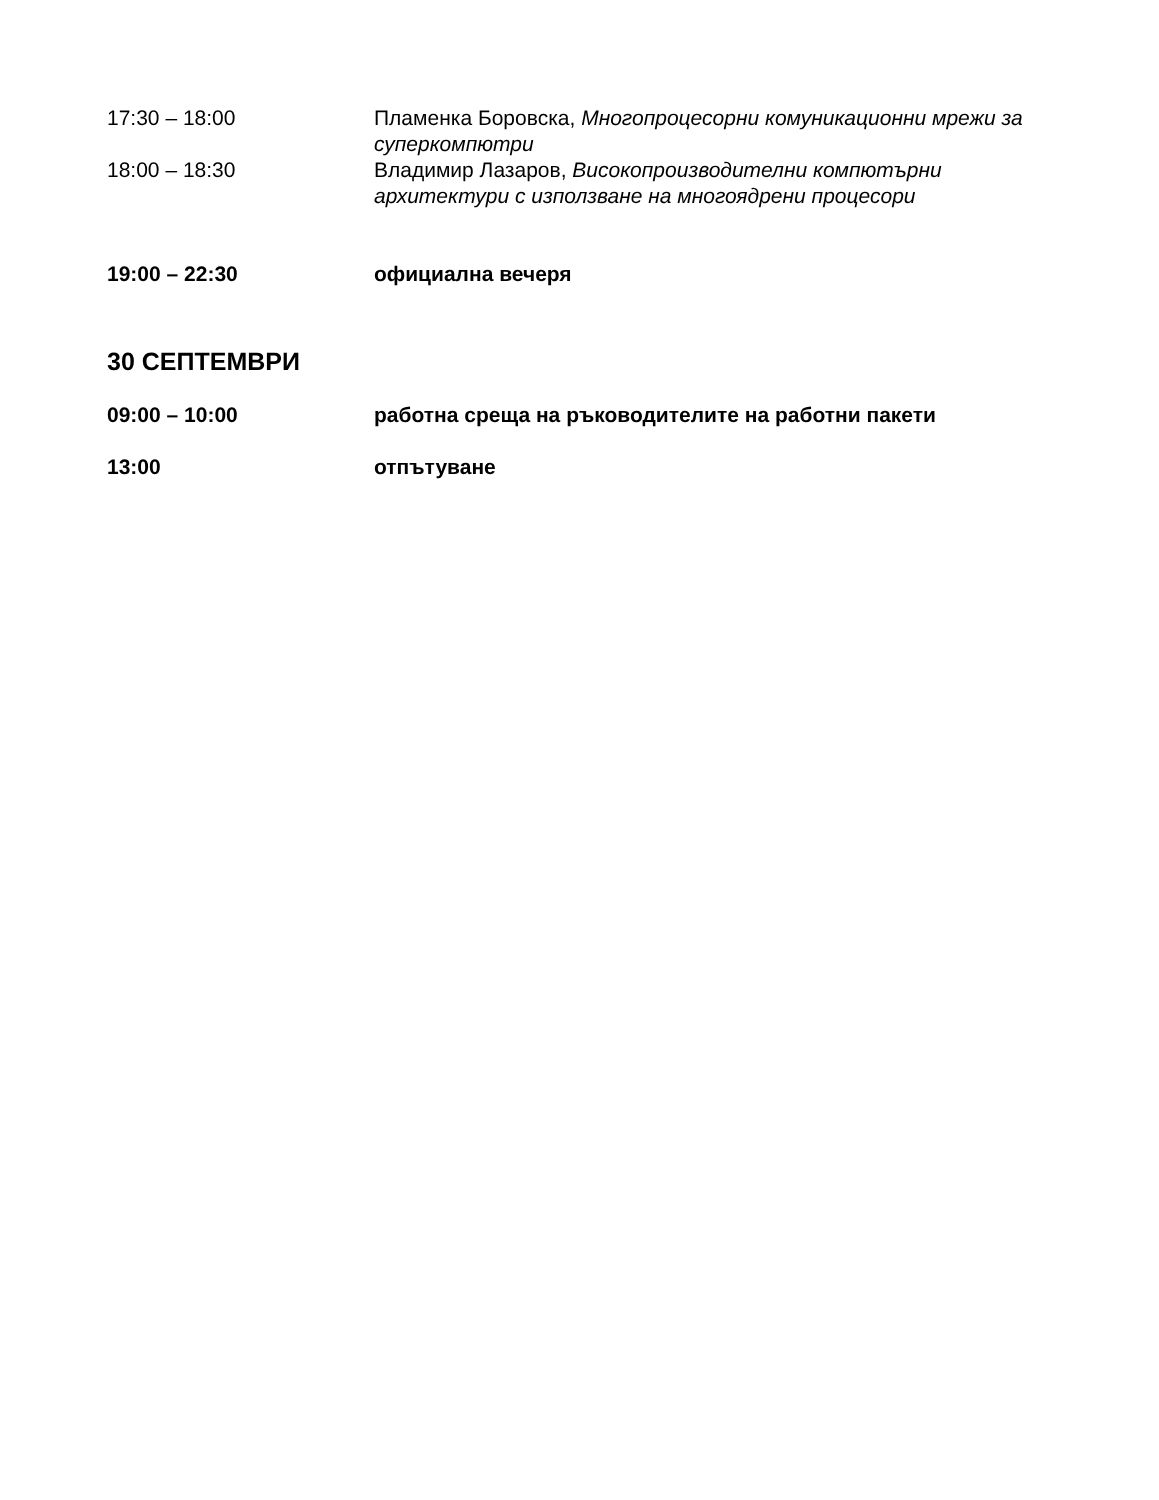17:30 – 18:00 Пламенка Боровска, Многопроцесорни комуникационни мрежи за суперкомпютри
18:00 – 18:30 Владимир Лазаров, Високопроизводителни компютърни архитектури с използване на многоядрени процесори
19:00 – 22:30 официална вечеря
30 СЕПТЕМВРИ
09:00 – 10:00 работна среща на ръководителите на работни пакети
13:00 отпътуване